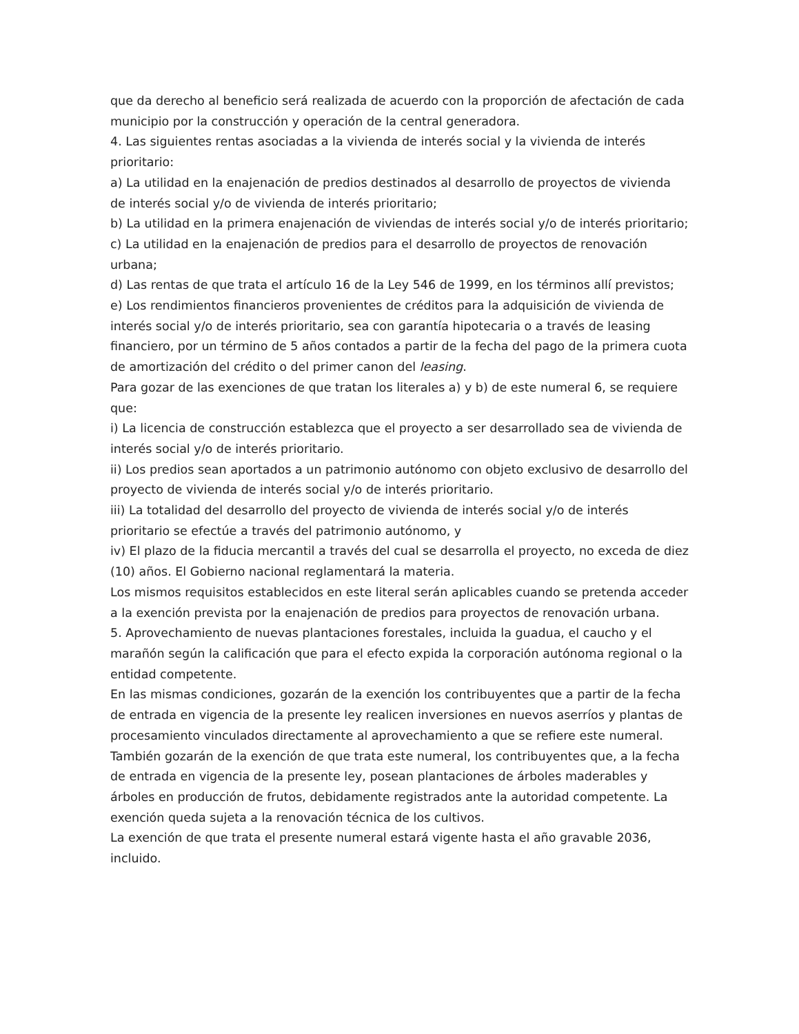que da derecho al beneficio será realizada de acuerdo con la proporción de afectación de cada municipio por la construcción y operación de la central generadora.
4. Las siguientes rentas asociadas a la vivienda de interés social y la vivienda de interés prioritario:
a) La utilidad en la enajenación de predios destinados al desarrollo de proyectos de vivienda de interés social y/o de vivienda de interés prioritario;
b) La utilidad en la primera enajenación de viviendas de interés social y/o de interés prioritario;
c) La utilidad en la enajenación de predios para el desarrollo de proyectos de renovación urbana;
d) Las rentas de que trata el artículo 16 de la Ley 546 de 1999, en los términos allí previstos;
e) Los rendimientos financieros provenientes de créditos para la adquisición de vivienda de interés social y/o de interés prioritario, sea con garantía hipotecaria o a través de leasing financiero, por un término de 5 años contados a partir de la fecha del pago de la primera cuota de amortización del crédito o del primer canon del leasing.
Para gozar de las exenciones de que tratan los literales a) y b) de este numeral 6, se requiere que:
i) La licencia de construcción establezca que el proyecto a ser desarrollado sea de vivienda de interés social y/o de interés prioritario.
ii) Los predios sean aportados a un patrimonio autónomo con objeto exclusivo de desarrollo del proyecto de vivienda de interés social y/o de interés prioritario.
iii) La totalidad del desarrollo del proyecto de vivienda de interés social y/o de interés prioritario se efectúe a través del patrimonio autónomo, y
iv) El plazo de la fiducia mercantil a través del cual se desarrolla el proyecto, no exceda de diez (10) años. El Gobierno nacional reglamentará la materia.
Los mismos requisitos establecidos en este literal serán aplicables cuando se pretenda acceder a la exención prevista por la enajenación de predios para proyectos de renovación urbana.
5. Aprovechamiento de nuevas plantaciones forestales, incluida la guadua, el caucho y el marañón según la calificación que para el efecto expida la corporación autónoma regional o la entidad competente.
En las mismas condiciones, gozarán de la exención los contribuyentes que a partir de la fecha de entrada en vigencia de la presente ley realicen inversiones en nuevos aserríos y plantas de procesamiento vinculados directamente al aprovechamiento a que se refiere este numeral.
También gozarán de la exención de que trata este numeral, los contribuyentes que, a la fecha de entrada en vigencia de la presente ley, posean plantaciones de árboles maderables y árboles en producción de frutos, debidamente registrados ante la autoridad competente. La exención queda sujeta a la renovación técnica de los cultivos.
La exención de que trata el presente numeral estará vigente hasta el año gravable 2036, incluido.